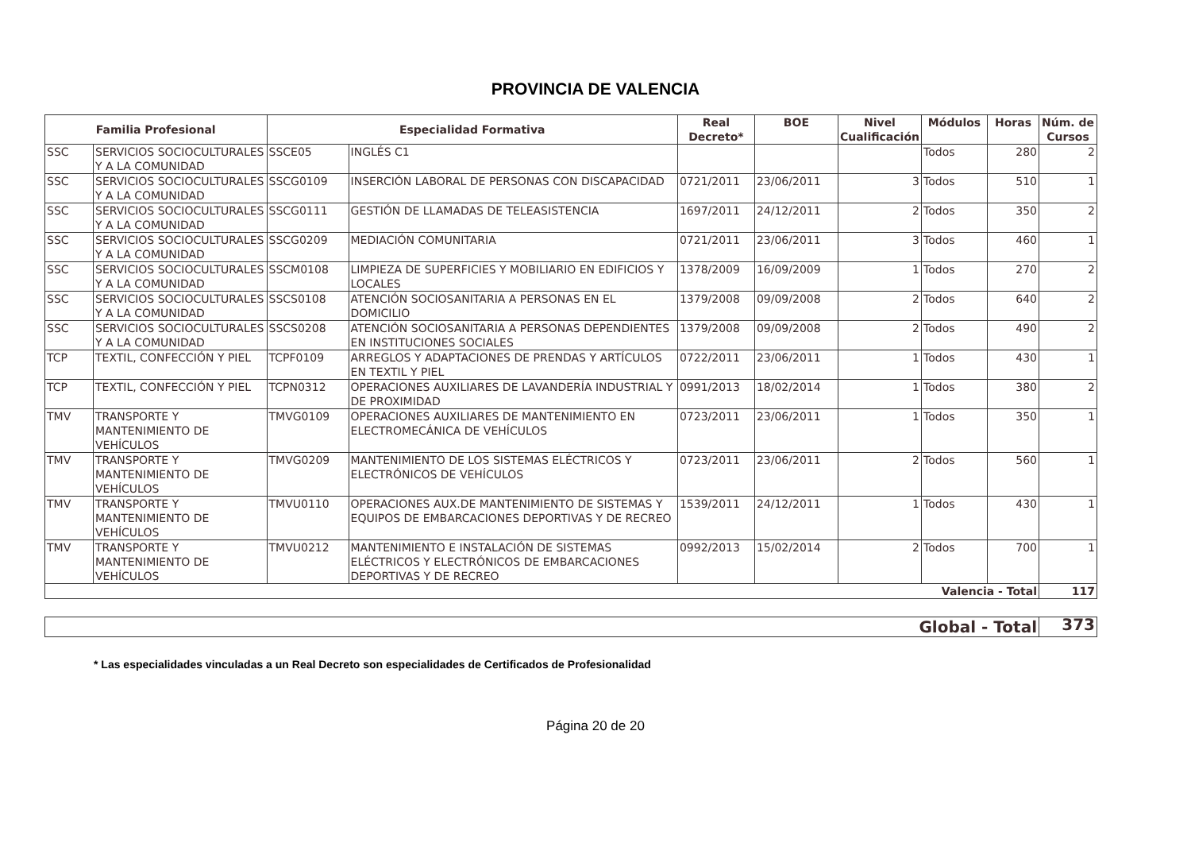PROVINCIA DE VALENCIA
| Familia Profesional | | Especialidad Formativa | | Real Decreto* | BOE | Nivel Cualificación | Módulos | Horas | Núm. de Cursos |
| --- | --- | --- | --- | --- | --- | --- | --- | --- | --- |
| SSC | SERVICIOS SOCIOCULTURALES Y A LA COMUNIDAD | SSCE05 | INGLÉS C1 | | | | Todos | 280 | 2 |
| SSC | SERVICIOS SOCIOCULTURALES Y A LA COMUNIDAD | SSCG0109 | INSERCIÓN LABORAL DE PERSONAS CON DISCAPACIDAD | 0721/2011 | 23/06/2011 | 3 | Todos | 510 | 1 |
| SSC | SERVICIOS SOCIOCULTURALES Y A LA COMUNIDAD | SSCG0111 | GESTIÓN DE LLAMADAS DE TELEASISTENCIA | 1697/2011 | 24/12/2011 | 2 | Todos | 350 | 2 |
| SSC | SERVICIOS SOCIOCULTURALES Y A LA COMUNIDAD | SSCG0209 | MEDIACIÓN COMUNITARIA | 0721/2011 | 23/06/2011 | 3 | Todos | 460 | 1 |
| SSC | SERVICIOS SOCIOCULTURALES Y A LA COMUNIDAD | SSCM0108 | LIMPIEZA DE SUPERFICIES Y MOBILIARIO EN EDIFICIOS Y LOCALES | 1378/2009 | 16/09/2009 | 1 | Todos | 270 | 2 |
| SSC | SERVICIOS SOCIOCULTURALES Y A LA COMUNIDAD | SSCS0108 | ATENCIÓN SOCIOSANITARIA A PERSONAS EN EL DOMICILIO | 1379/2008 | 09/09/2008 | 2 | Todos | 640 | 2 |
| SSC | SERVICIOS SOCIOCULTURALES Y A LA COMUNIDAD | SSCS0208 | ATENCIÓN SOCIOSANITARIA A PERSONAS DEPENDIENTES EN INSTITUCIONES SOCIALES | 1379/2008 | 09/09/2008 | 2 | Todos | 490 | 2 |
| TCP | TEXTIL, CONFECCIÓN Y PIEL | TCPF0109 | ARREGLOS Y ADAPTACIONES DE PRENDAS Y ARTÍCULOS EN TEXTIL Y PIEL | 0722/2011 | 23/06/2011 | 1 | Todos | 430 | 1 |
| TCP | TEXTIL, CONFECCIÓN Y PIEL | TCPN0312 | OPERACIONES AUXILIARES DE LAVANDERÍA INDUSTRIAL Y DE PROXIMIDAD | 0991/2013 | 18/02/2014 | 1 | Todos | 380 | 2 |
| TMV | TRANSPORTE Y MANTENIMIENTO DE VEHÍCULOS | TMVG0109 | OPERACIONES AUXILIARES DE MANTENIMIENTO EN ELECTROMECÁNICA DE VEHÍCULOS | 0723/2011 | 23/06/2011 | 1 | Todos | 350 | 1 |
| TMV | TRANSPORTE Y MANTENIMIENTO DE VEHÍCULOS | TMVG0209 | MANTENIMIENTO DE LOS SISTEMAS ELÉCTRICOS Y ELECTRÓNICOS DE VEHÍCULOS | 0723/2011 | 23/06/2011 | 2 | Todos | 560 | 1 |
| TMV | TRANSPORTE Y MANTENIMIENTO DE VEHÍCULOS | TMVU0110 | OPERACIONES AUX.DE MANTENIMIENTO DE SISTEMAS Y EQUIPOS DE EMBARCACIONES DEPORTIVAS Y DE RECREO | 1539/2011 | 24/12/2011 | 1 | Todos | 430 | 1 |
| TMV | TRANSPORTE Y MANTENIMIENTO DE VEHÍCULOS | TMVU0212 | MANTENIMIENTO E INSTALACIÓN DE SISTEMAS ELÉCTRICOS Y ELECTRÓNICOS DE EMBARCACIONES DEPORTIVAS Y DE RECREO | 0992/2013 | 15/02/2014 | 2 | Todos | 700 | 1 |
| Valencia - Total | | | | | | | | | 117 |
| Global - Total | 373 |
* Las especialidades vinculadas a un Real Decreto son especialidades de Certificados de Profesionalidad
Página 20 de 20